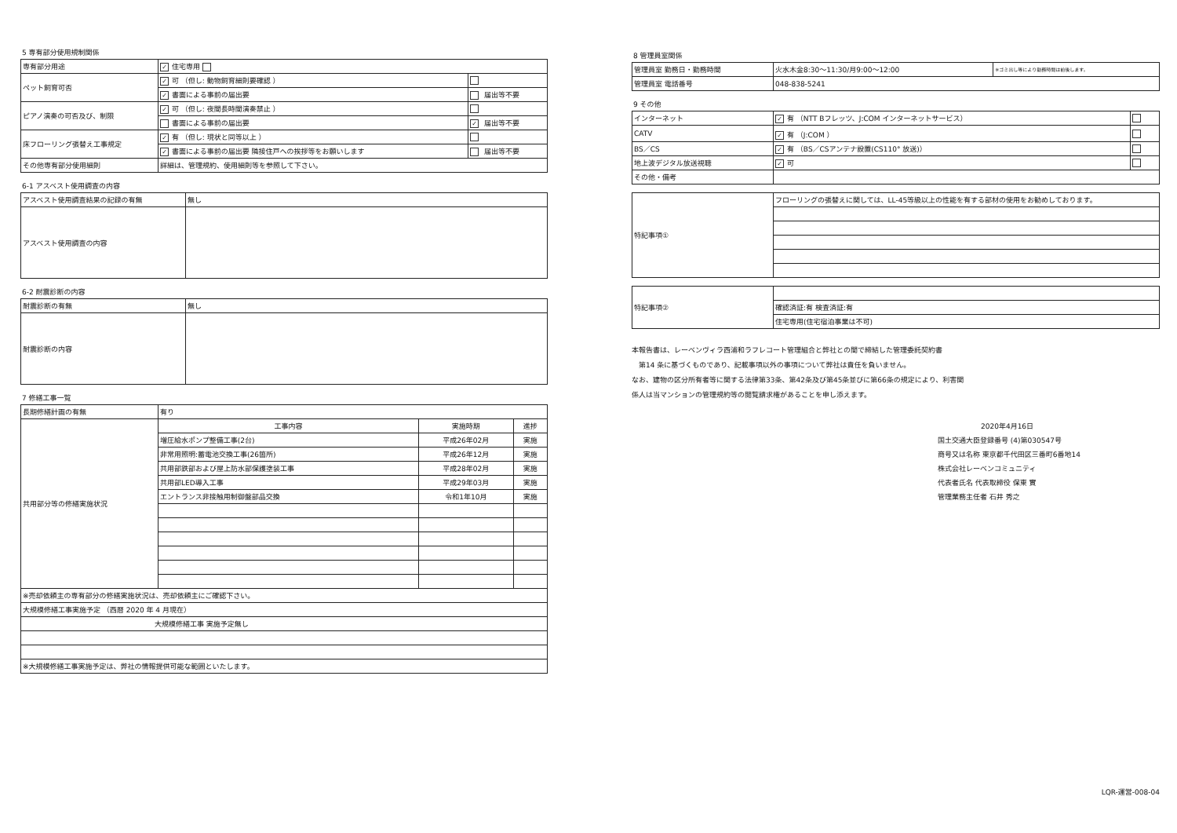5 専有部分使用規制関係
| 専有部分用途 | ✓ 住宅専用 | |
| ペット飼育可否 | ✓ 可 （但し: 動物飼育細則要確認 ） | |
| | ✓ 書面による事前の届出要 | 届出等不要 |
| ピアノ演奏の可否及び、制限 | ✓ 可 （但し: 夜間長時間演奏禁止 ） | |
| | 書面による事前の届出要 | ✓ 届出等不要 |
| 床フローリング張替え工事規定 | ✓ 有 （但し: 現状と同等以上 ） | |
| | ✓ 書面による事前の届出要 隣接住戸への挨拶等をお願いします | 届出等不要 |
| その他専有部分使用細則 | 詳細は、管理規約、使用細則等を参照して下さい。 | |
6-1 アスベスト使用調査の内容
| アスベスト使用調査結果の記録の有無 | 無し |
| アスベスト使用調査の内容 | |
6-2 耐震診断の内容
| 耐震診断の有無 | 無し |
| 耐震診断の内容 | |
7 修繕工事一覧
| 長期修繕計画の有無 | 有り | | |
| 共用部分等の修繕実施状況 | 工事内容 | 実施時期 | 進捗 |
| | 増圧給水ポンプ整備工事(2台) | 平成26年02月 | 実施 |
| | 非常用照明:蓄電池交換工事(26箇所) | 平成26年12月 | 実施 |
| | 共用部鉄部および屋上防水部保護塗装工事 | 平成28年02月 | 実施 |
| | 共用部LED導入工事 | 平成29年03月 | 実施 |
| | エントランス非接触用制御盤部品交換 | 令和1年10月 | 実施 |
| ※売却依頼主の専有部分の修繕実施状況は、売却依頼主にご確認下さい。 | | | |
| 大規模修繕工事実施予定 （西暦 2020 年 4 月現在） | | | |
| 大規模修繕工事 実施予定無し | | | |
| ※大規模修繕工事実施予定は、弊社の情報提供可能な範囲といたします。 | | | |
8 管理員室関係
| 管理員室 勤務日・勤務時間 | 火水木金8:30〜11:30/月9:00〜12:00 | ※ゴミ出し等により勤務時間は前後します。 |
| 管理員室 電話番号 | 048-838-5241 | |
9 その他
| インターネット | ✓ 有 （NTT Bフレッツ、J:COM インターネットサービス） | |
| CATV | ✓ 有 （J:COM ） | |
| BS／CS | ✓ 有 （BS／CSアンテナ設置(CS110° 放送)） | |
| 地上波デジタル放送視聴 | ✓ 可 | |
| その他・備考 | | |
| 特記事項① | フローリングの張替えに関しては、LL-45等級以上の性能を有する部材の使用をお勧めしております。 |
| 特記事項② | |
| | 確認済証:有 検査済証:有 |
| | 住宅専用(住宅宿泊事業は不可) |
本報告書は、レーベンヴィラ西浦和ラフレコート管理組合と弊社との間で締結した管理委託契約書
　第14 条に基づくものであり、記載事項以外の事項について弊社は責任を負いません。
なお、建物の区分所有者等に関する法律第33条、第42条及び第45条並びに第66条の規定により、利害関
係人は当マンションの管理規約等の閲覧請求権があることを申し添えます。
2020年4月16日
国土交通大臣登録番号 (4)第030547号
商号又は名称 東京都千代田区三番町6番地14
株式会社レーベンコミュニティ
代表者氏名 代表取締役 保東 實
管理業務主任者 石井 秀之
LQR-運営-008-04